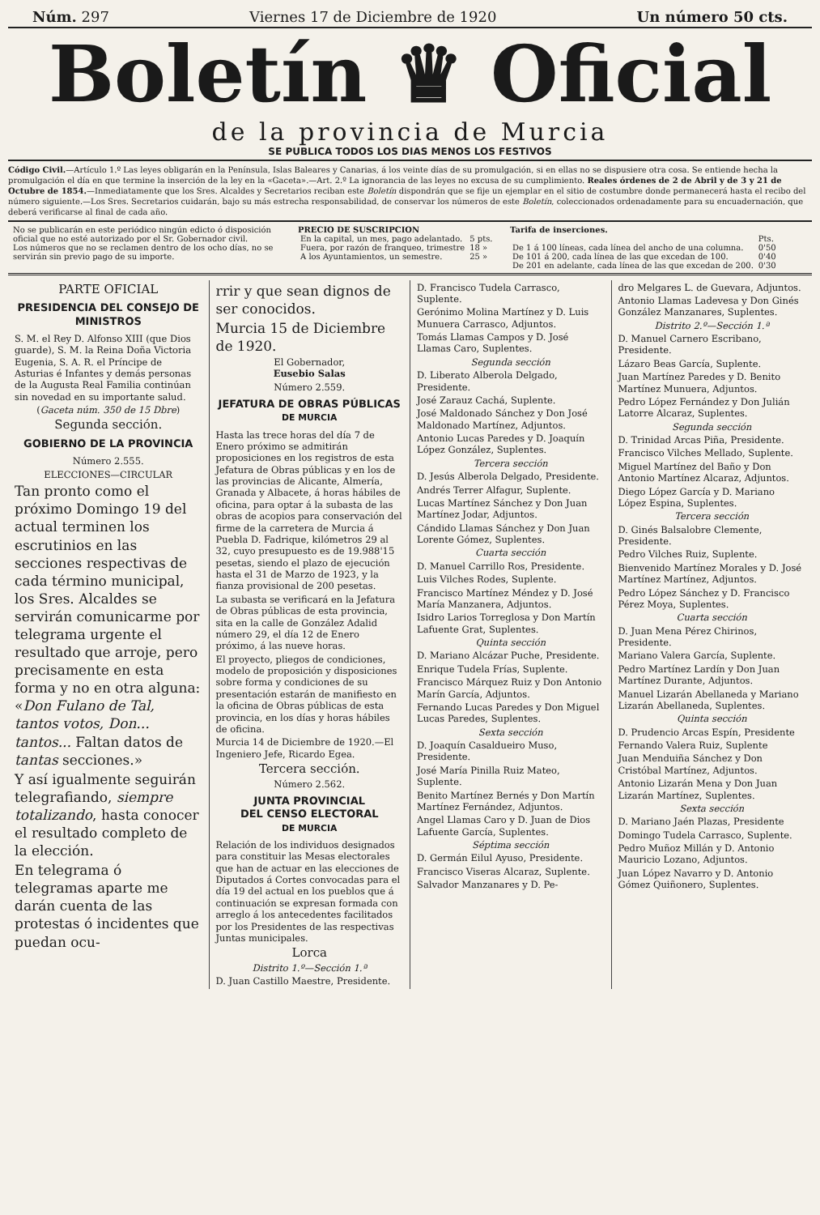Núm. 297 Viernes 17 de Diciembre de 1920 Un número 50 cts.
Boletín ♛ Oficial
de la provincia de Murcia
SE PUBLICA TODOS LOS DIAS MENOS LOS FESTIVOS
Código Civil.—Artículo 1.º Las leyes obligarán en la Península, Islas Baleares y Canarias, á los veinte días de su promulgación, si en ellas no se dispusiere otra cosa. Se entiende hecha la promulgación el día en que termine la inserción de la ley en la «Gaceta».—Art. 2.º La ignorancia de las leyes no excusa de su cumplimiento. Reales órdenes de 2 de Abril y de 3 y 21 de Octubre de 1854.—Inmediatamente que los Sres. Alcaldes y Secretarios reciban este Boletín dispondrán que se fije un ejemplar en el sitio de costumbre donde permanecerá hasta el recibo del número siguiente.—Los Sres. Secretarios cuidarán, bajo su más estrecha responsabilidad, de conservar los números de este Boletín, coleccionados ordenadamente para su encuadernación, que deberá verificarse al final de cada año.
No se publicarán en este periódico ningún edicto ó disposición oficial que no esté autorizado por el Sr. Gobernador civil.
Los números que no se reclamen dentro de los ocho días, no se servirán sin previo pago de su importe.
PRECIO DE SUSCRIPCION
| En la capital, un mes, pago adelantado. | 5 pts. |
| Fuera, por razón de franqueo, trimestre | 18 » |
| A los Ayuntamientos, un semestre. | 25 » |
Tarifa de inserciones.
| | Pts. |
| De 1 á 100 líneas, cada línea del ancho de una columna. | 0'50 |
| De 101 á 200, cada línea de las que excedan de 100. | 0'40 |
| De 201 en adelante, cada línea de las que excedan de 200. | 0'30 |
PARTE OFICIAL
PRESIDENCIA DEL CONSEJO DE MINISTROS
S. M. el Rey D. Alfonso XIII (que Dios guarde), S. M. la Reina Doña Victoria Eugenia, S. A. R. el Príncipe de Asturias é Infantes y demás personas de la Augusta Real Familia continúan sin novedad en su importante salud.
(Gaceta núm. 350 de 15 Dbre)
Segunda sección.
GOBIERNO DE LA PROVINCIA
Número 2.555.
ELECCIONES—CIRCULAR
Tan pronto como el próximo Domingo 19 del actual terminen los escrutinios en las secciones respectivas de cada término municipal, los Sres. Alcaldes se servirán comunicarme por telegrama urgente el resultado que arroje, pero precisamente en esta forma y no en otra alguna: «Don Fulano de Tal, tantos votos, Don... tantos... Faltan datos de tantas secciones.»
Y así igualmente seguirán telegrafiando, siempre totalizando, hasta conocer el resultado completo de la elección.
En telegrama ó telegramas aparte me darán cuenta de las protestas ó incidentes que puedan ocu-
rrir y que sean dignos de ser conocidos.
Murcia 15 de Diciembre de 1920.
El Gobernador,
Eusebio Salas
Número 2.559.
JEFATURA DE OBRAS PÚBLICAS
DE MURCIA
Hasta las trece horas del día 7 de Enero próximo se admitirán proposiciones en los registros de esta Jefatura de Obras públicas y en los de las provincias de Alicante, Almería, Granada y Albacete, á horas hábiles de oficina, para optar á la subasta de las obras de acopios para conservación del firme de la carretera de Murcia á Puebla D. Fadrique, kilómetros 29 al 32, cuyo presupuesto es de 19.988'15 pesetas, siendo el plazo de ejecución hasta el 31 de Marzo de 1923, y la fianza provisional de 200 pesetas.
La subasta se verificará en la Jefatura de Obras públicas de esta provincia, sita en la calle de González Adalid número 29, el día 12 de Enero próximo, á las nueve horas.
El proyecto, pliegos de condiciones, modelo de proposición y disposiciones sobre forma y condiciones de su presentación estarán de manifiesto en la oficina de Obras públicas de esta provincia, en los días y horas hábiles de oficina.
Murcia 14 de Diciembre de 1920.—El Ingeniero Jefe, Ricardo Egea.
Tercera sección.
Número 2.562.
JUNTA PROVINCIAL
DEL CENSO ELECTORAL
DE MURCIA
Relación de los individuos designados para constituir las Mesas electorales que han de actuar en las elecciones de Diputados á Cortes convocadas para el día 19 del actual en los pueblos que á continuación se expresan formada con arreglo á los antecedentes facilitados por los Presidentes de las respectivas Juntas municipales.
Lorca
Distrito 1.º—Sección 1.ª
D. Juan Castillo Maestre, Presidente.
D. Francisco Tudela Carrasco, Suplente.
Gerónimo Molina Martínez y D. Luis Munuera Carrasco, Adjuntos.
Tomás Llamas Campos y D. José Llamas Caro, Suplentes.
Segunda sección
D. Liberato Alberola Delgado, Presidente.
José Zarauz Cachá, Suplente.
José Maldonado Sánchez y Don José Maldonado Martínez, Adjuntos.
Antonio Lucas Paredes y D. Joaquín López González, Suplentes.
Tercera sección
D. Jesús Alberola Delgado, Presidente.
Andrés Terrer Alfagur, Suplente.
Lucas Martínez Sánchez y Don Juan Martínez Jodar, Adjuntos.
Cándido Llamas Sánchez y Don Juan Lorente Gómez, Suplentes.
Cuarta sección
D. Manuel Carrillo Ros, Presidente.
Luis Vilches Rodes, Suplente.
Francisco Martínez Méndez y D. José María Manzanera, Adjuntos.
Isidro Larios Torreglosa y Don Martín Lafuente Grat, Suplentes.
Quinta sección
D. Mariano Alcázar Puche, Presidente.
Enrique Tudela Frías, Suplente.
Francisco Márquez Ruiz y Don Antonio Marín García, Adjuntos.
Fernando Lucas Paredes y Don Miguel Lucas Paredes, Suplentes.
Sexta sección
D. Joaquín Casaldueiro Muso, Presidente.
José María Pinilla Ruiz Mateo, Suplente.
Benito Martínez Bernés y Don Martín Martínez Fernández, Adjuntos.
Angel Llamas Caro y D. Juan de Dios Lafuente García, Suplentes.
Séptima sección
D. Germán Eilul Ayuso, Presidente.
Francisco Viseras Alcaraz, Suplente.
Salvador Manzanares y D. Pe-
dro Melgares L. de Guevara, Adjuntos.
Antonio Llamas Ladevesa y Don Ginés González Manzanares, Suplentes.
Distrito 2.º—Sección 1.ª
D. Manuel Carnero Escribano, Presidente.
Lázaro Beas García, Suplente.
Juan Martínez Paredes y D. Benito Martínez Munuera, Adjuntos.
Pedro López Fernández y Don Julián Latorre Alcaraz, Suplentes.
Segunda sección
D. Trinidad Arcas Piña, Presidente.
Francisco Vilches Mellado, Suplente.
Miguel Martínez del Baño y Don Antonio Martínez Alcaraz, Adjuntos.
Diego López García y D. Mariano López Espina, Suplentes.
Tercera sección
D. Ginés Balsalobre Clemente, Presidente.
Pedro Vilches Ruiz, Suplente.
Bienvenido Martínez Morales y D. José Martínez Martínez, Adjuntos.
Pedro López Sánchez y D. Francisco Pérez Moya, Suplentes.
Cuarta sección
D. Juan Mena Pérez Chirinos, Presidente.
Mariano Valera García, Suplente.
Pedro Martínez Lardín y Don Juan Martínez Durante, Adjuntos.
Manuel Lizarán Abellaneda y Mariano Lizarán Abellaneda, Suplentes.
Quinta sección
D. Prudencio Arcas Espín, Presidente
Fernando Valera Ruiz, Suplente
Juan Menduiña Sánchez y Don Cristóbal Martínez, Adjuntos.
Antonio Lizarán Mena y Don Juan Lizarán Martínez, Suplentes.
Sexta sección
D. Mariano Jaén Plazas, Presidente
Domingo Tudela Carrasco, Suplente.
Pedro Muñoz Millán y D. Antonio Mauricio Lozano, Adjuntos.
Juan López Navarro y D. Antonio Gómez Quiñonero, Suplentes.